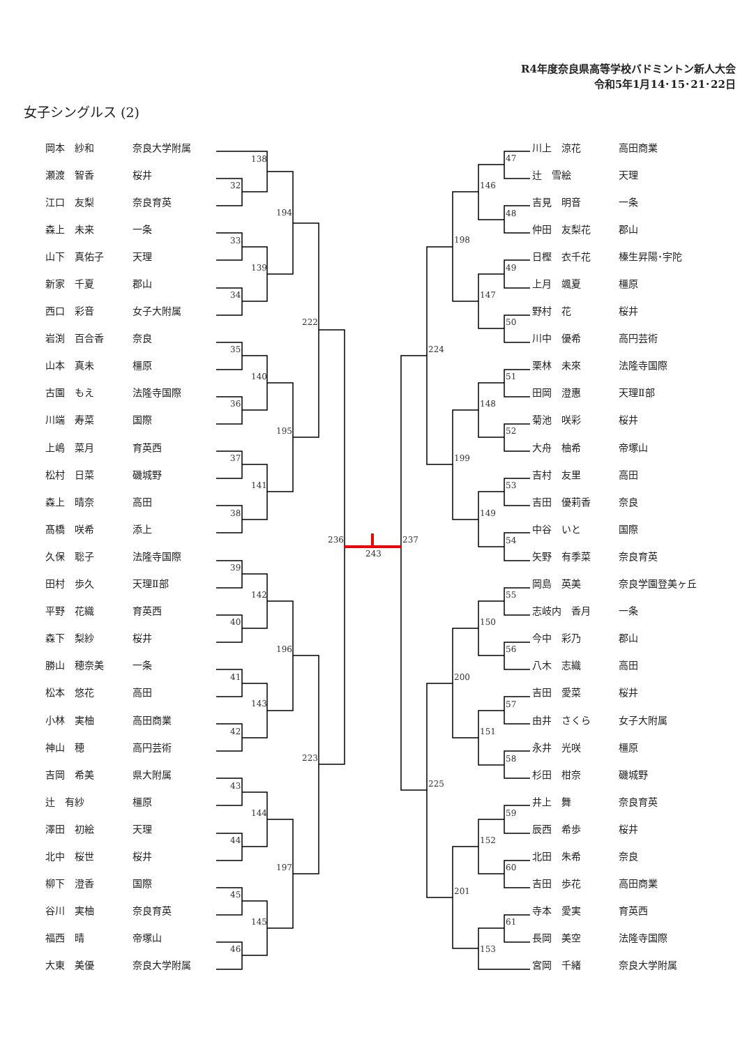138
32
33
139
34
194
35
140
36
195
37
141
38
222
39
142
40
196
41
143
42
223
43
144
44
197
45
145
46
236
243
237
47
146
48
198
49
147
50
224
51
148
52
199
53
149
54
55
150
56
200
57
151
58
225
59
152
60
201
61
153
R4年度奈良県高等学校バドミントン新人大会
令和5年1月14･15･21･22日
女子シングルス (2)
| 岡本 紗和 | 奈良大学附属 |
| 瀬渡 智香 | 桜井 |
| 江口 友梨 | 奈良育英 |
| 森上 未来 | 一条 |
| 山下 真佑子 | 天理 |
| 新家 千夏 | 郡山 |
| 西口 彩音 | 女子大附属 |
| 岩渕 百合香 | 奈良 |
| 山本 真未 | 橿原 |
| 古園 もえ | 法隆寺国際 |
| 川端 寿菜 | 国際 |
| 上嶋 菜月 | 育英西 |
| 松村 日菜 | 磯城野 |
| 森上 晴奈 | 高田 |
| 髙橋 咲希 | 添上 |
| 久保 聡子 | 法隆寺国際 |
| 田村 歩久 | 天理Ⅱ部 |
| 平野 花織 | 育英西 |
| 森下 梨紗 | 桜井 |
| 勝山 穂奈美 | 一条 |
| 松本 悠花 | 高田 |
| 小林 実柚 | 高田商業 |
| 神山 穂 | 高円芸術 |
| 吉岡 希美 | 県大附属 |
| 辻 有紗 | 橿原 |
| 澤田 初絵 | 天理 |
| 北中 桜世 | 桜井 |
| 柳下 澄香 | 国際 |
| 谷川 実柚 | 奈良育英 |
| 福西 晴 | 帝塚山 |
| 大東 美優 | 奈良大学附属 |
| 川上 涼花 | 高田商業 |
| 辻 雪絵 | 天理 |
| 吉見 明音 | 一条 |
| 仲田 友梨花 | 郡山 |
| 日樫 衣千花 | 榛生昇陽･宇陀 |
| 上月 颯夏 | 橿原 |
| 野村 花 | 桜井 |
| 川中 優希 | 高円芸術 |
| 栗林 未來 | 法隆寺国際 |
| 田岡 澄惠 | 天理Ⅱ部 |
| 菊池 咲彩 | 桜井 |
| 大舟 柚希 | 帝塚山 |
| 吉村 友里 | 高田 |
| 吉田 優莉香 | 奈良 |
| 中谷 いと | 国際 |
| 矢野 有季菜 | 奈良育英 |
| 岡島 英美 | 奈良学園登美ヶ丘 |
| 志岐内 香月 | 一条 |
| 今中 彩乃 | 郡山 |
| 八木 志織 | 高田 |
| 吉田 愛菜 | 桜井 |
| 由井 さくら | 女子大附属 |
| 永井 光咲 | 橿原 |
| 杉田 柑奈 | 磯城野 |
| 井上 舞 | 奈良育英 |
| 辰西 希歩 | 桜井 |
| 北田 朱希 | 奈良 |
| 吉田 歩花 | 高田商業 |
| 寺本 愛実 | 育英西 |
| 長岡 美空 | 法隆寺国際 |
| 宮岡 千緒 | 奈良大学附属 |